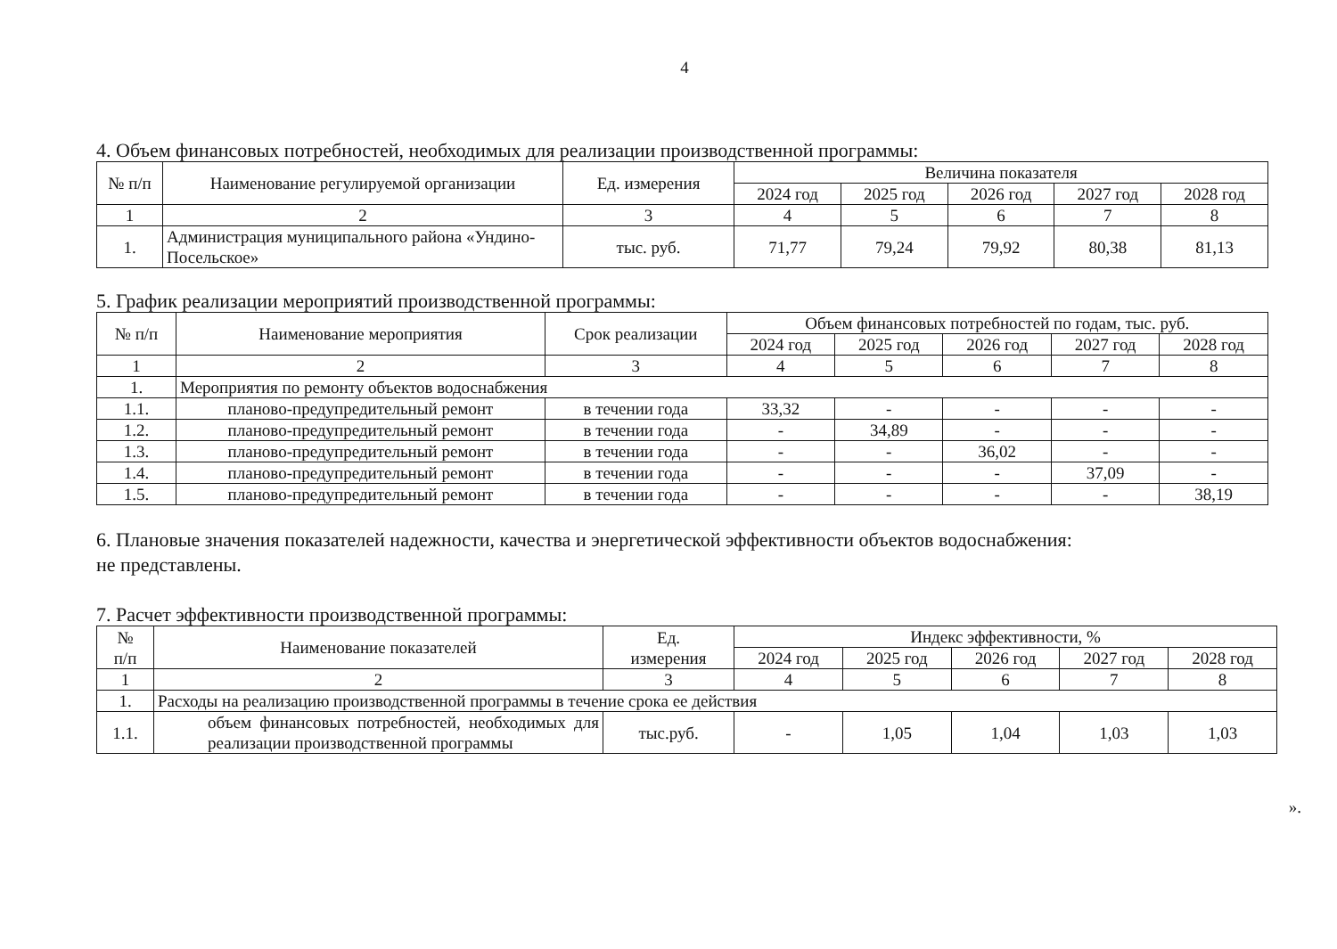4
4. Объем финансовых потребностей, необходимых для реализации производственной программы:
| № п/п | Наименование регулируемой организации | Ед. измерения | Величина показателя | | | | |
| --- | --- | --- | --- | --- | --- | --- | --- |
| | | | 2024 год | 2025 год | 2026 год | 2027 год | 2028 год |
| 1 | 2 | 3 | 4 | 5 | 6 | 7 | 8 |
| 1. | Администрация муниципального района «Ундино-Посельское» | тыс. руб. | 71,77 | 79,24 | 79,92 | 80,38 | 81,13 |
5. График реализации мероприятий производственной программы:
| № п/п | Наименование мероприятия | Срок реализации | Объем финансовых потребностей по годам, тыс. руб. | | | | |
| --- | --- | --- | --- | --- | --- | --- | --- |
| | | | 2024 год | 2025 год | 2026 год | 2027 год | 2028 год |
| 1 | 2 | 3 | 4 | 5 | 6 | 7 | 8 |
| 1. | Мероприятия по ремонту объектов водоснабжения | | | | | | |
| 1.1. | планово-предупредительный ремонт | в течении года | 33,32 | - | - | - | - |
| 1.2. | планово-предупредительный ремонт | в течении года | - | 34,89 | - | - | - |
| 1.3. | планово-предупредительный ремонт | в течении года | - | - | 36,02 | - | - |
| 1.4. | планово-предупредительный ремонт | в течении года | - | - | - | 37,09 | - |
| 1.5. | планово-предупредительный ремонт | в течении года | - | - | - | - | 38,19 |
6. Плановые значения показателей надежности, качества и энергетической эффективности объектов водоснабжения:
не представлены.
7. Расчет эффективности производственной программы:
| № п/п | Наименование показателей | Ед. измерения | Индекс эффективности, % | | | | |
| --- | --- | --- | --- | --- | --- | --- | --- |
| | | | 2024 год | 2025 год | 2026 год | 2027 год | 2028 год |
| 1 | 2 | 3 | 4 | 5 | 6 | 7 | 8 |
| 1. | Расходы на реализацию производственной программы в течение срока ее действия | | | | | | |
| 1.1. | объем финансовых потребностей, необходимых для реализации производственной программы | тыс.руб. | - | 1,05 | 1,04 | 1,03 | 1,03 |
».